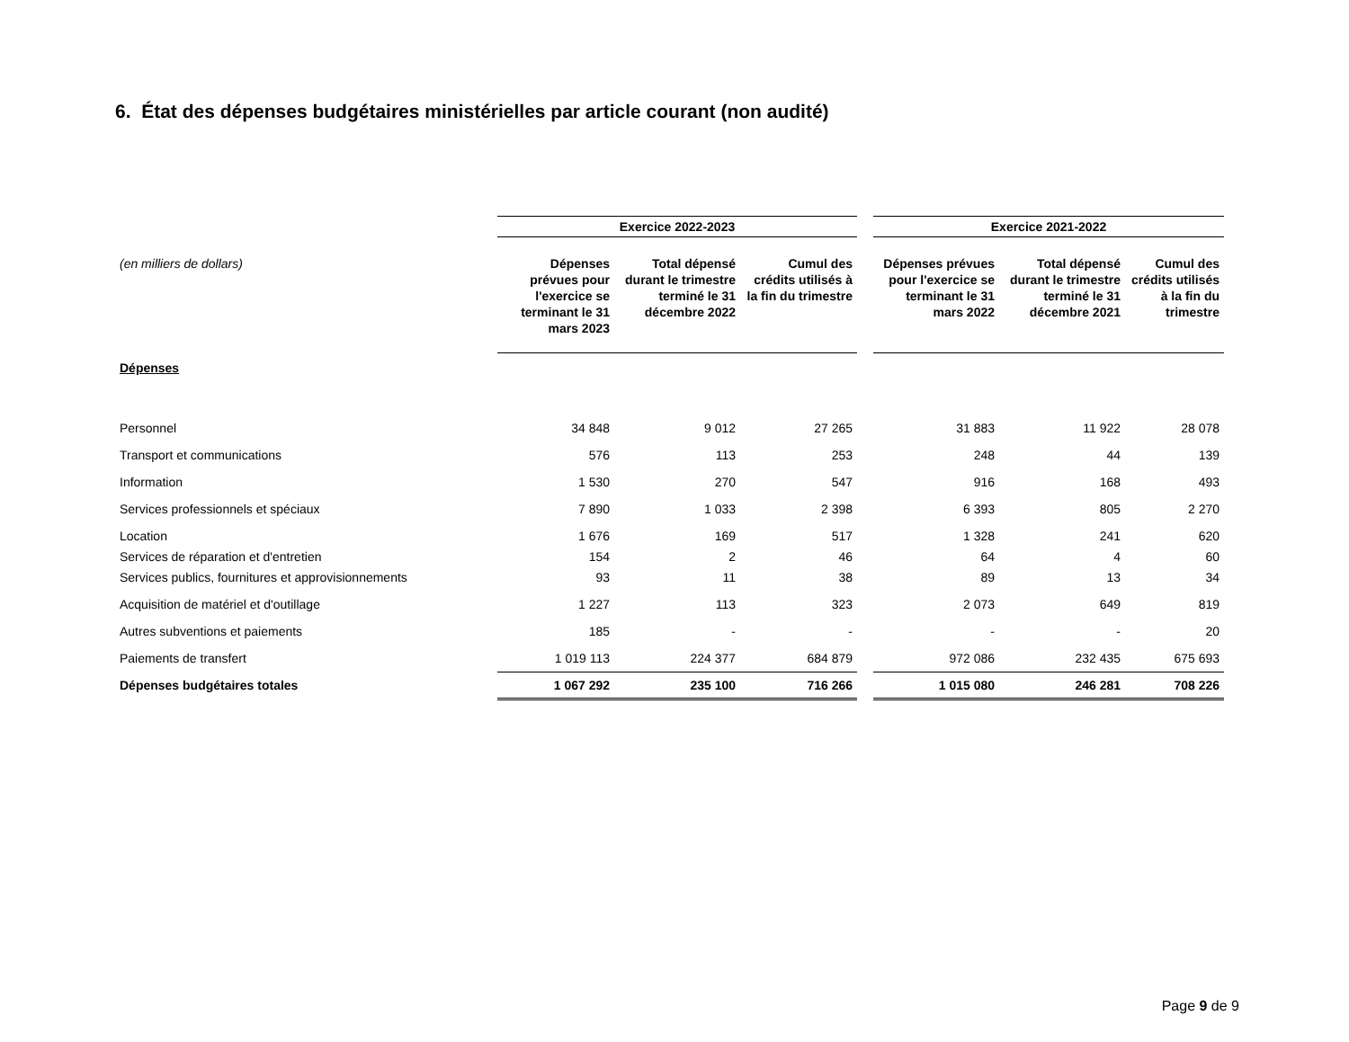6. État des dépenses budgétaires ministérielles par article courant (non audité)
| | Exercice 2022-2023 | | | | Exercice 2021-2022 | | |
| (en milliers de dollars) | Dépenses prévues pour l'exercice se terminant le 31 mars 2023 | Total dépensé durant le trimestre terminé le 31 décembre 2022 | Cumul des crédits utilisés à la fin du trimestre | | Dépenses prévues pour l'exercice se terminant le 31 mars 2022 | Total dépensé durant le trimestre terminé le 31 décembre 2021 | Cumul des crédits utilisés à la fin du trimestre |
| Dépenses | | | | | | | |
| Personnel | 34 848 | 9 012 | 27 265 | | 31 883 | 11 922 | 28 078 |
| Transport et communications | 576 | 113 | 253 | | 248 | 44 | 139 |
| Information | 1 530 | 270 | 547 | | 916 | 168 | 493 |
| Services professionnels et spéciaux | 7 890 | 1 033 | 2 398 | | 6 393 | 805 | 2 270 |
| Location | 1 676 | 169 | 517 | | 1 328 | 241 | 620 |
| Services de réparation et d'entretien | 154 | 2 | 46 | | 64 | 4 | 60 |
| Services publics, fournitures et approvisionnements | 93 | 11 | 38 | | 89 | 13 | 34 |
| Acquisition de matériel et d'outillage | 1 227 | 113 | 323 | | 2 073 | 649 | 819 |
| Autres subventions et paiements | 185 | - | - | | - | - | 20 |
| Paiements de transfert | 1 019 113 | 224 377 | 684 879 | | 972 086 | 232 435 | 675 693 |
| Dépenses budgétaires totales | 1 067 292 | 235 100 | 716 266 | | 1 015 080 | 246 281 | 708 226 |
Page 9 de 9